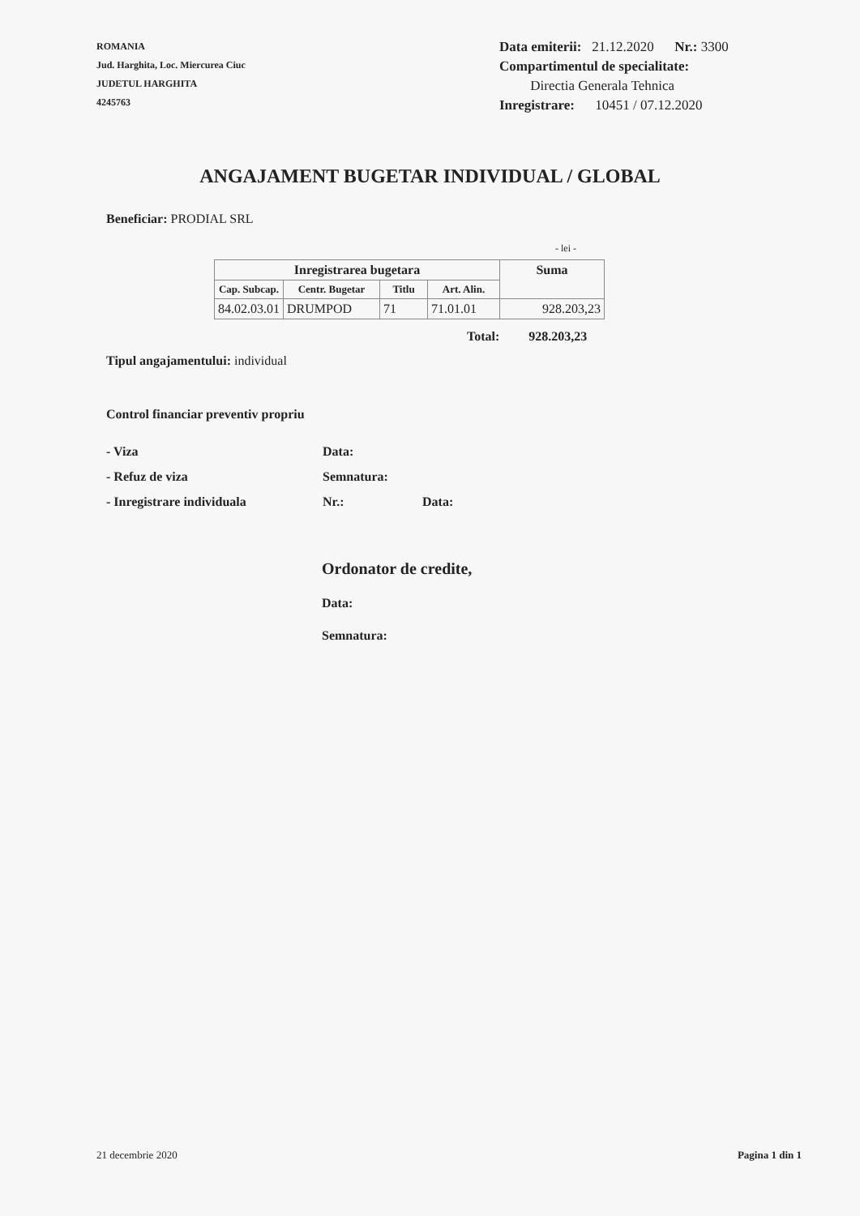ROMANIA
Jud. Harghita, Loc. Miercurea Ciuc
JUDETUL HARGHITA
4245763
Data emiterii: 21.12.2020 Nr.: 3300
Compartimentul de specialitate:
Directia Generala Tehnica
Inregistrare: 10451 / 07.12.2020
ANGAJAMENT BUGETAR INDIVIDUAL / GLOBAL
Beneficiar: PRODIAL SRL
- lei -
| Inregistrarea bugetara | | | | Suma |
| --- | --- | --- | --- | --- |
| Cap. Subcap. | Centr. Bugetar | Titlu | Art. Alin. | |
| 84.02.03.01 | DRUMPOD | 71 | 71.01.01 | 928.203,23 |
Total: 928.203,23
Tipul angajamentului: individual
Control financiar preventiv propriu
- Viza Data:
- Refuz de viza Semnatura:
- Inregistrare individuala Nr.: Data:
Ordonator de credite,
Data:
Semnatura:
21 decembrie 2020 Pagina 1 din 1